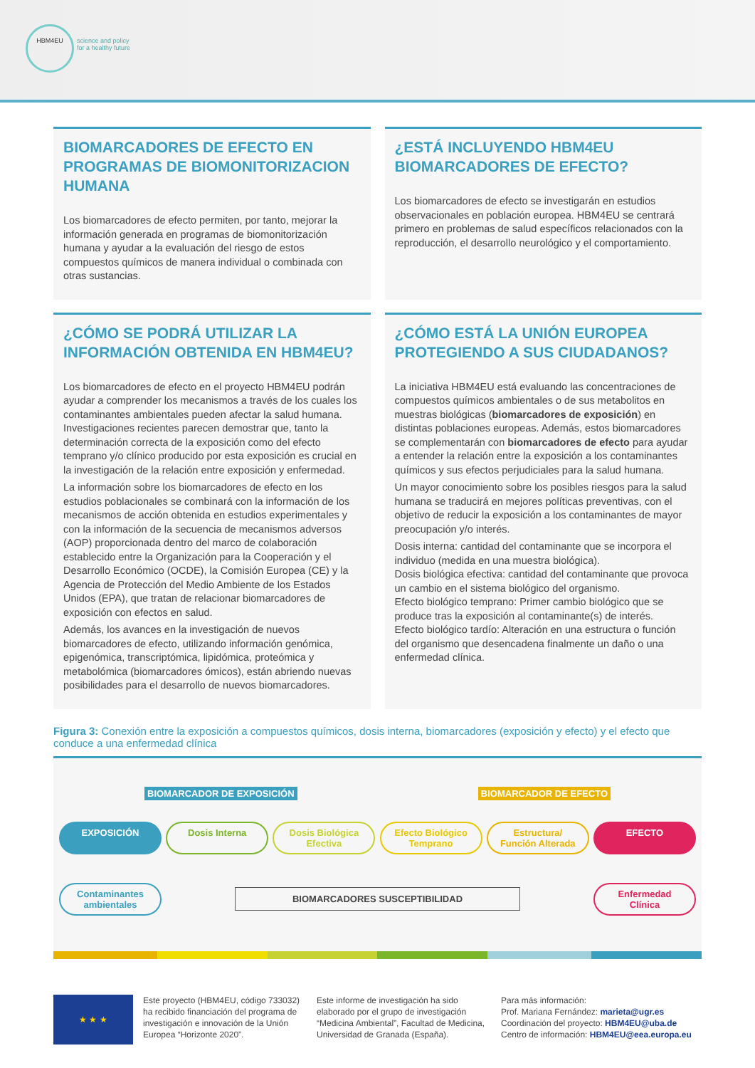HBM4EU
science and policy
for a healthy future
BIOMARCADORES DE EFECTO EN PROGRAMAS DE BIOMONITORIZACION HUMANA
Los biomarcadores de efecto permiten, por tanto, mejorar la información generada en programas de biomonitorización humana y ayudar a la evaluación del riesgo de estos compuestos químicos de manera individual o combinada con otras sustancias.
¿ESTÁ INCLUYENDO HBM4EU BIOMARCADORES DE EFECTO?
Los biomarcadores de efecto se investigarán en estudios observacionales en población europea. HBM4EU se centrará primero en problemas de salud específicos relacionados con la reproducción, el desarrollo neurológico y el comportamiento.
¿CÓMO SE PODRÁ UTILIZAR LA INFORMACIÓN OBTENIDA EN HBM4EU?
Los biomarcadores de efecto en el proyecto HBM4EU podrán ayudar a comprender los mecanismos a través de los cuales los contaminantes ambientales pueden afectar la salud humana. Investigaciones recientes parecen demostrar que, tanto la determinación correcta de la exposición como del efecto temprano y/o clínico producido por esta exposición es crucial en la investigación de la relación entre exposición y enfermedad.
La información sobre los biomarcadores de efecto en los estudios poblacionales se combinará con la información de los mecanismos de acción obtenida en estudios experimentales y con la información de la secuencia de mecanismos adversos (AOP) proporcionada dentro del marco de colaboración establecido entre la Organización para la Cooperación y el Desarrollo Económico (OCDE), la Comisión Europea (CE) y la Agencia de Protección del Medio Ambiente de los Estados Unidos (EPA), que tratan de relacionar biomarcadores de exposición con efectos en salud.
Además, los avances en la investigación de nuevos biomarcadores de efecto, utilizando información genómica, epigenómica, transcriptómica, lipidómica, proteómica y metabolómica (biomarcadores ómicos), están abriendo nuevas posibilidades para el desarrollo de nuevos biomarcadores.
¿CÓMO ESTÁ LA UNIÓN EUROPEA PROTEGIENDO A SUS CIUDADANOS?
La iniciativa HBM4EU está evaluando las concentraciones de compuestos químicos ambientales o de sus metabolitos en muestras biológicas (biomarcadores de exposición) en distintas poblaciones europeas. Además, estos biomarcadores se complementarán con biomarcadores de efecto para ayudar a entender la relación entre la exposición a los contaminantes químicos y sus efectos perjudiciales para la salud humana.
Un mayor conocimiento sobre los posibles riesgos para la salud humana se traducirá en mejores políticas preventivas, con el objetivo de reducir la exposición a los contaminantes de mayor preocupación y/o interés.
Dosis interna: cantidad del contaminante que se incorpora el individuo (medida en una muestra biológica).
Dosis biológica efectiva: cantidad del contaminante que provoca un cambio en el sistema biológico del organismo.
Efecto biológico temprano: Primer cambio biológico que se produce tras la exposición al contaminante(s) de interés.
Efecto biológico tardío: Alteración en una estructura o función del organismo que desencadena finalmente un daño o una enfermedad clínica.
Figura 3: Conexión entre la exposición a compuestos químicos, dosis interna, biomarcadores (exposición y efecto) y el efecto que conduce a una enfermedad clínica
BIOMARCADOR DE EXPOSICIÓN BIOMARCADOR DE EFECTO
EXPOSICIÓN Dosis Interna Dosis Biológica Efectiva
Efecto Biológico Temprano
Estructura/ Función Alterada
EFECTO
Contaminantes ambientales
BIOMARCADORES SUSCEPTIBILIDAD
Enfermedad Clínica
★ ★ ★
Este proyecto (HBM4EU, código 733032) ha recibido financiación del programa de investigación e innovación de la Unión Europea “Horizonte 2020”.
Este informe de investigación ha sido elaborado por el grupo de investigación “Medicina Ambiental”, Facultad de Medicina, Universidad de Granada (España).
Para más información:
Prof. Mariana Fernández: marieta@ugr.es
Coordinación del proyecto: HBM4EU@uba.de
Centro de información: HBM4EU@eea.europa.eu